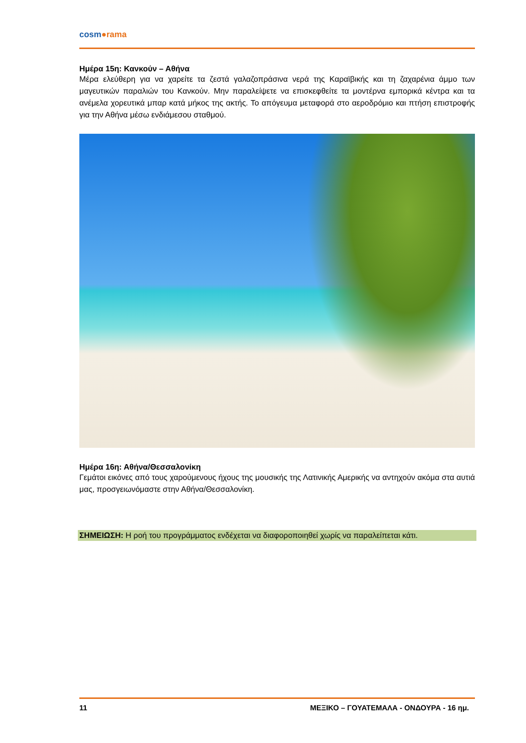cosm●rama
Ημέρα 15η: Κανκούν – Αθήνα
Μέρα ελεύθερη για να χαρείτε τα ζεστά γαλαζοπράσινα νερά της Καραϊβικής και τη ζαχαρένια άμμο των μαγευτικών παραλιών του Κανκούν. Μην παραλείψετε να επισκεφθείτε τα μοντέρνα εμπορικά κέντρα και τα ανέμελα χορευτικά μπαρ κατά μήκος της ακτής. Το απόγευμα μεταφορά στο αεροδρόμιο και πτήση επιστροφής για την Αθήνα μέσω ενδιάμεσου σταθμού.
Ημέρα 16η: Αθήνα/Θεσσαλονίκη
Γεμάτοι εικόνες από τους χαρούμενους ήχους της μουσικής της Λατινικής Αμερικής να αντηχούν ακόμα στα αυτιά μας, προσγειωνόμαστε στην Αθήνα/Θεσσαλονίκη.
ΣΗΜΕΙΩΣΗ: Η ροή του προγράμματος ενδέχεται να διαφοροποιηθεί χωρίς να παραλείπεται κάτι.
11 ΜΕΞΙΚΟ – ΓΟΥΑΤΕΜΑΛΑ - ΟΝΔΟΥΡΑ - 16 ημ.